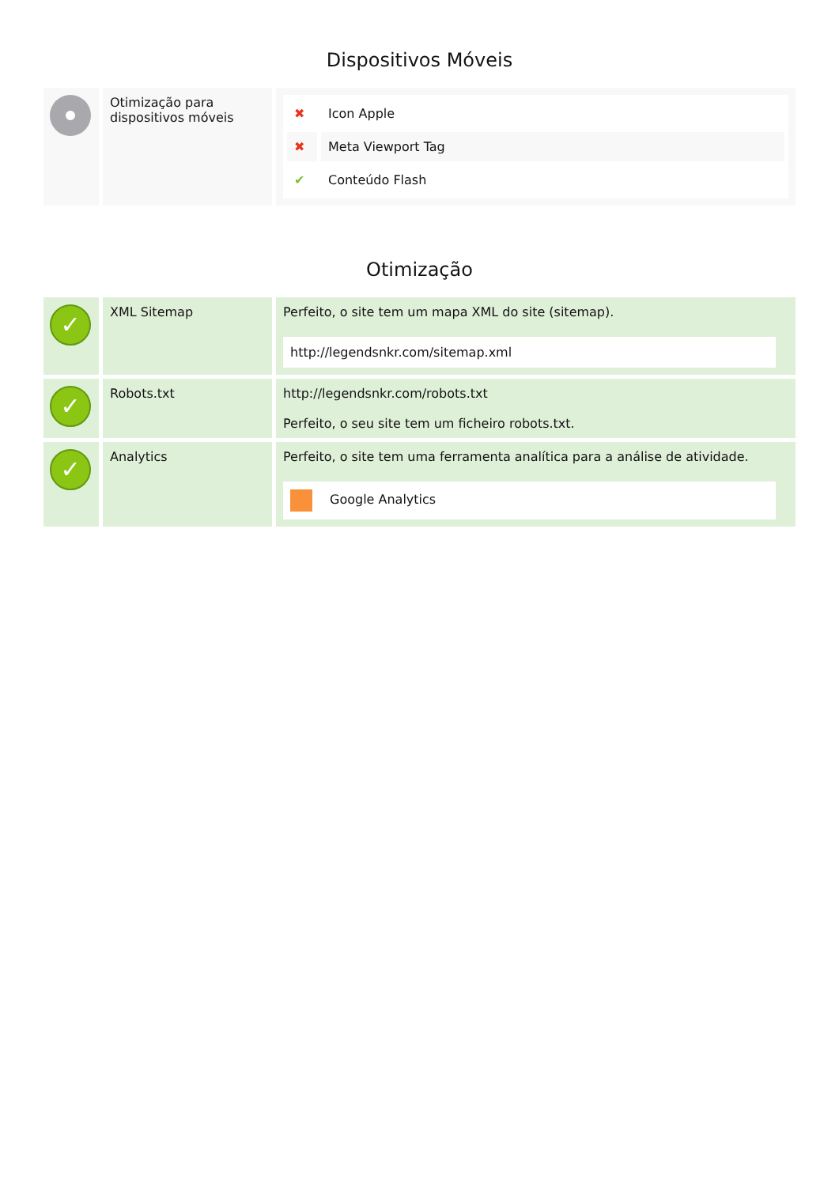Dispositivos Móveis
| | Otimização para dispositivos móveis | / ✖ / Icon Apple / / ✖ / Meta Viewport Tag / / ✔ / Conteúdo Flash / |
Otimização
| ✓ | XML Sitemap | Perfeito, o site tem um mapa XML do site (sitemap). http://legendsnkr.com/sitemap.xml |
| ✓ | Robots.txt | http://legendsnkr.com/robots.txt Perfeito, o seu site tem um ficheiro robots.txt. |
| ✓ | Analytics | Perfeito, o site tem uma ferramenta analítica para a análise de atividade. Google Analytics |